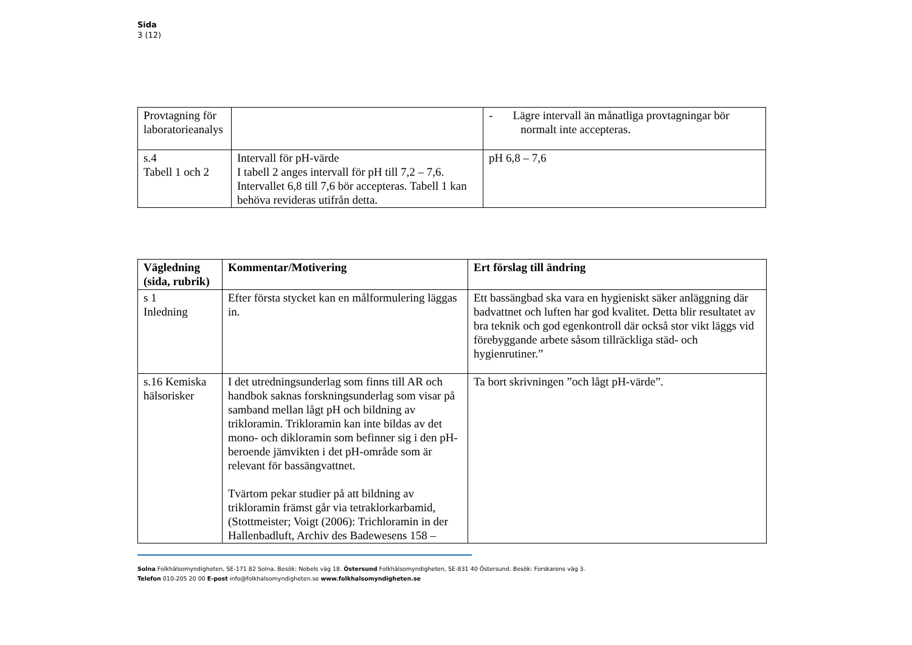Sida
3 (12)
| Provtagning för laboratorieanalys | | - Lägre intervall än månatliga provtagningar bör normalt inte accepteras. |
| s.4 Tabell 1 och 2 | Intervall för pH-värde I tabell 2 anges intervall för pH till 7,2 – 7,6. Intervallet 6,8 till 7,6 bör accepteras. Tabell 1 kan behöva revideras utifrån detta. | pH 6,8 – 7,6 |
| Vägledning (sida, rubrik) | Kommentar/Motivering | Ert förslag till ändring |
| --- | --- | --- |
| s 1 Inledning | Efter första stycket kan en målformulering läggas in. | Ett bassängbad ska vara en hygieniskt säker anläggning där badvattnet och luften har god kvalitet. Detta blir resultatet av bra teknik och god egenkontroll där också stor vikt läggs vid förebyggande arbete såsom tillräckliga städ- och hygienrutiner.” |
| s.16 Kemiska hälsorisker | I det utredningsunderlag som finns till AR och handbok saknas forskningsunderlag som visar på samband mellan lågt pH och bildning av trikloramin. Trikloramin kan inte bildas av det mono- och dikloramin som befinner sig i den pH-beroende jämvikten i det pH-område som är relevant för bassängvattnet. Tvärtom pekar studier på att bildning av trikloramin främst går via tetraklorkarbamid, (Stottmeister; Voigt (2006): Trichloramin in der Hallenbadluft, Archiv des Badewesens 158 – | Ta bort skrivningen ”och lågt pH-värde”. |
Solna Folkhälsomyndigheten, SE-171 82 Solna. Besök: Nobels väg 18. Östersund Folkhälsomyndigheten, SE-831 40 Östersund. Besök: Forskarens väg 3.
Telefon 010-205 20 00 E-post info@folkhalsomyndigheten.se www.folkhalsomyndigheten.se